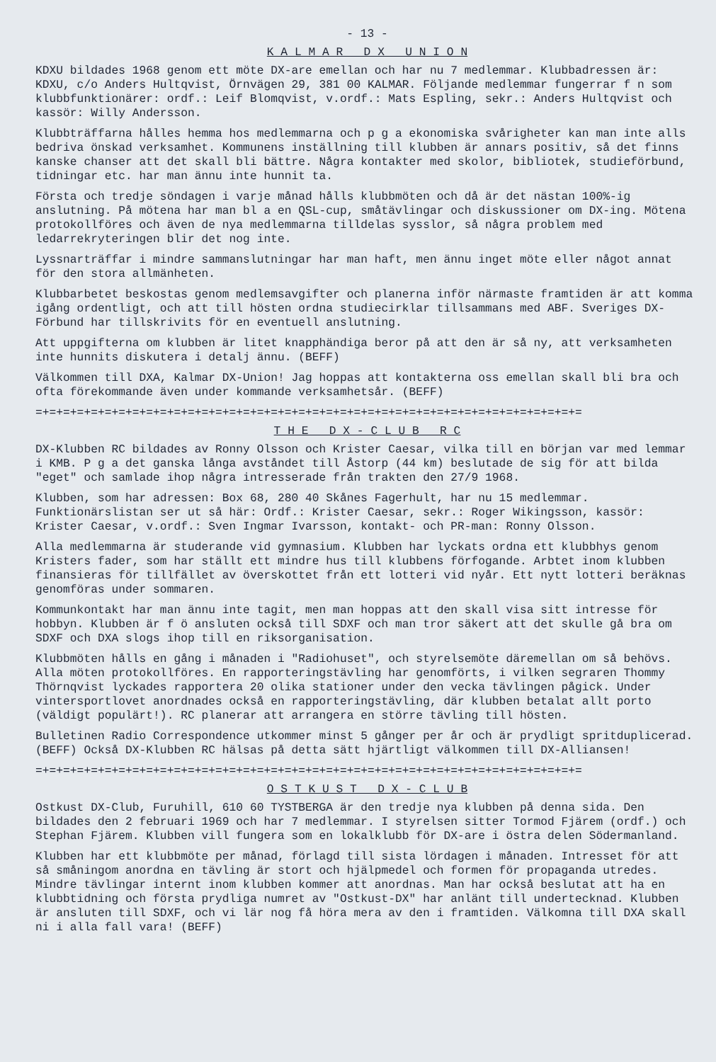- 13 -
K A L M A R D X U N I O N
KDXU bildades 1968 genom ett möte DX-are emellan och har nu 7 medlemmar. Klubbadressen är: KDXU, c/o Anders Hultqvist, Örnvägen 29, 381 00 KALMAR. Följande medlemmar fungerrar f n som klubbfunktionärer: ordf.: Leif Blomqvist, v.ordf.: Mats Espling, sekr.: Anders Hultqvist och kassör: Willy Andersson.
Klubbträffarna hålles hemma hos medlemmarna och p g a ekonomiska svårigheter kan man inte alls bedriva önskad verksamhet. Kommunens inställning till klubben är annars positiv, så det finns kanske chanser att det skall bli bättre. Några kontakter med skolor, bibliotek, studieförbund, tidningar etc. har man ännu inte hunnit ta.
Första och tredje söndagen i varje månad hålls klubbmöten och då är det nästan 100%-ig anslutning. På mötena har man bl a en QSL-cup, småtävlingar och diskussioner om DX-ing. Mötena protokollföres och även de nya medlemmarna tilldelas sysslor, så några problem med ledarrekryteringen blir det nog inte.
Lyssnarträffar i mindre sammanslutningar har man haft, men ännu inget möte eller något annat för den stora allmänheten.
Klubbarbetet beskostas genom medlemsavgifter och planerna inför närmaste framtiden är att komma igång ordentligt, och att till hösten ordna studiecirklar tillsammans med ABF. Sveriges DX-Förbund har tillskrivits för en eventuell anslutning.
Att uppgifterna om klubben är litet knapphändiga beror på att den är så ny, att verksamheten inte hunnits diskutera i detalj ännu. (BEFF)
Välkommen till DXA, Kalmar DX-Union! Jag hoppas att kontakterna oss emellan skall bli bra och ofta förekommande även under kommande verksamhetsår. (BEFF)
=+=+=+=+=+=+=+=+=+=+=+=+=+=+=+=+=+=+=+=+=+=+=+=+=+=+=+=+=+=+=+=+=+=+=+=+=+=+=+=
T H E D X - C L U B R C
DX-Klubben RC bildades av Ronny Olsson och Krister Caesar, vilka till en början var med lemmar i KMB. P g a det ganska långa avståndet till Åstorp (44 km) beslutade de sig för att bilda "eget" och samlade ihop några intresserade från trakten den 27/9 1968.
Klubben, som har adressen: Box 68, 280 40 Skånes Fagerhult, har nu 15 medlemmar. Funktionärslistan ser ut så här: Ordf.: Krister Caesar, sekr.: Roger Wikingsson, kassör: Krister Caesar, v.ordf.: Sven Ingmar Ivarsson, kontakt- och PR-man: Ronny Olsson.
Alla medlemmarna är studerande vid gymnasium. Klubben har lyckats ordna ett klubbhys genom Kristers fader, som har ställt ett mindre hus till klubbens förfogande. Arbtet inom klubben finansieras för tillfället av överskottet från ett lotteri vid nyår. Ett nytt lotteri beräknas genomföras under sommaren.
Kommunkontakt har man ännu inte tagit, men man hoppas att den skall visa sitt intresse för hobbyn. Klubben är f ö ansluten också till SDXF och man tror säkert att det skulle gå bra om SDXF och DXA slogs ihop till en riksorganisation.
Klubbmöten hålls en gång i månaden i "Radiohuset", och styrelsemöte däremellan om så behövs. Alla möten protokollföres. En rapporteringstävling har genomförts, i vilken segraren Thommy Thörnqvist lyckades rapportera 20 olika stationer under den vecka tävlingen pågick. Under vintersportlovet anordnades också en rapporteringstävling, där klubben betalat allt porto (väldigt populärt!). RC planerar att arrangera en större tävling till hösten.
Bulletinen Radio Correspondence utkommer minst 5 gånger per år och är prydligt spritduplicerad. (BEFF) Också DX-Klubben RC hälsas på detta sätt hjärtligt välkommen till DX-Alliansen!
=+=+=+=+=+=+=+=+=+=+=+=+=+=+=+=+=+=+=+=+=+=+=+=+=+=+=+=+=+=+=+=+=+=+=+=+=+=+=+=
O S T K U S T D X - C L U B
Ostkust DX-Club, Furuhill, 610 60 TYSTBERGA är den tredje nya klubben på denna sida. Den bildades den 2 februari 1969 och har 7 medlemmar. I styrelsen sitter Tormod Fjärem (ordf.) och Stephan Fjärem. Klubben vill fungera som en lokalklubb för DX-are i östra delen Södermanland.
Klubben har ett klubbmöte per månad, förlagd till sista lördagen i månaden. Intresset för att så småningom anordna en tävling är stort och hjälpmedel och formen för propaganda utredes. Mindre tävlingar internt inom klubben kommer att anordnas. Man har också beslutat att ha en klubbtidning och första prydliga numret av "Ostkust-DX" har anlänt till undertecknad. Klubben är ansluten till SDXF, och vi lär nog få höra mera av den i framtiden. Välkomna till DXA skall ni i alla fall vara! (BEFF)